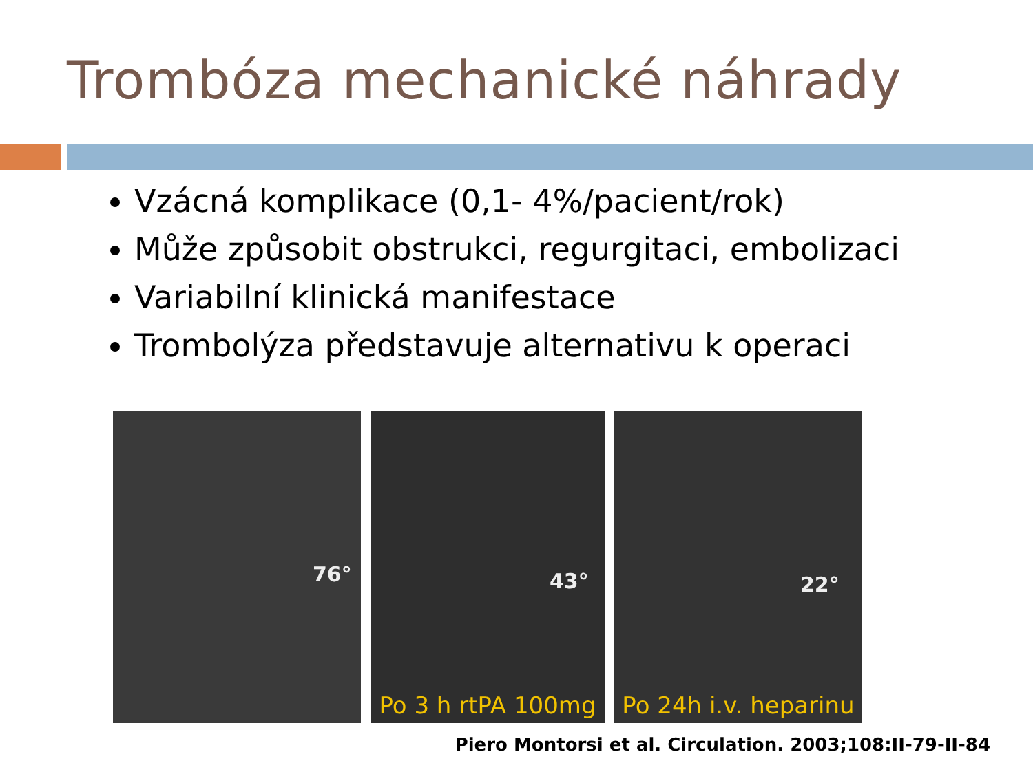Trombóza mechanické náhrady
Vzácná komplikace (0,1- 4%/pacient/rok)
Může způsobit obstrukci, regurgitaci, embolizaci
Variabilní klinická manifestace
Trombolýza představuje alternativu k operaci
76° 43°
Po 3 h rtPA 100mg
22°
Po 24h i.v. heparinu
Piero Montorsi et al. Circulation. 2003;108:II-79-II-84